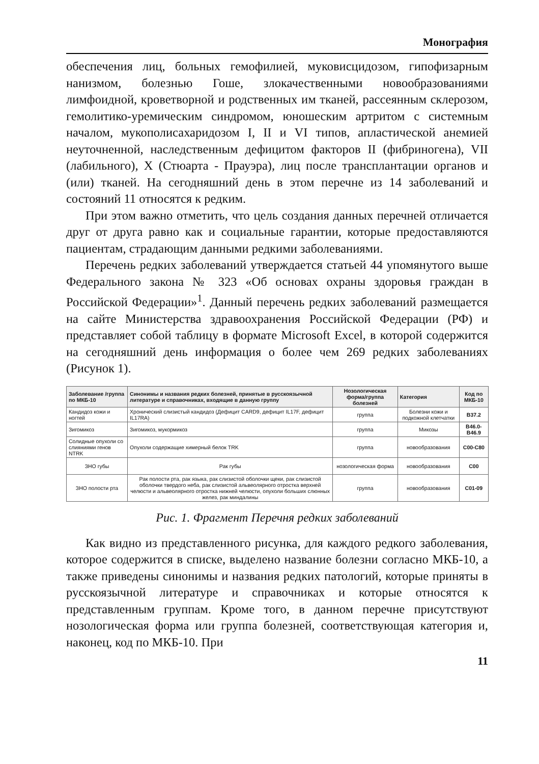Монография
обеспечения лиц, больных гемофилией, муковисцидозом, гипофизарным нанизмом, болезнью Гоше, злокачественными новообразованиями лимфоидной, кроветворной и родственных им тканей, рассеянным склерозом, гемолитико-уремическим синдромом, юношеским артритом с системным началом, мукополисахаридозом I, II и VI типов, апластической анемией неуточненной, наследственным дефицитом факторов II (фибриногена), VII (лабильного), X (Стюарта - Прауэра), лиц после трансплантации органов и (или) тканей. На сегодняшний день в этом перечне из 14 заболеваний и состояний 11 относятся к редким.
При этом важно отметить, что цель создания данных перечней отличается друг от друга равно как и социальные гарантии, которые предоставляются пациентам, страдающим данными редкими заболеваниями.
Перечень редких заболеваний утверждается статьей 44 упомянутого выше Федерального закона № 323 «Об основах охраны здоровья граждан в Российской Федерации»<sup>1</sup>. Данный перечень редких заболеваний размещается на сайте Министерства здравоохранения Российской Федерации (РФ) и представляет собой таблицу в формате Microsoft Excel, в которой содержится на сегодняшний день информация о более чем 269 редких заболеваниях (Рисунок 1).
| Заболевание /группа по МКБ-10 | Синонимы и названия редких болезней, принятые в русскоязычной литературе и справочниках, входящие в данную группу | Нозологическая форма/группа болезней | Категория | Код по МКБ-10 |
| --- | --- | --- | --- | --- |
| Кандидоз кожи и ногтей | Хронический слизистый кандидоз (Дефицит CARD9, дефицит IL17F, дефицит IL17RA) | группа | Болезни кожи и подкожной клетчатки | B37.2 |
| Зигомикоз | Зигомикоз, мукормикоз | группа | Микозы | B46.0-B46.9 |
| Солидные опухоли со слияниями генов NTRK | Опухоли содержащие химерный белок TRK | группа | новообразования | C00-C80 |
| ЗНО губы | Рак губы | нозологическая форма | новообразования | C00 |
| ЗНО полости рта | Рак полости рта, рак языка, рак слизистой оболочки щеки, рак слизистой оболочки твердого неба, рак слизистой альвеолярного отростка верхней челюсти и альвеолярного отростка нижней челюсти, опухоли больших слюнных желез, рак миндалины | группа | новообразования | C01-09 |
Рис. 1. Фрагмент Перечня редких заболеваний
Как видно из представленного рисунка, для каждого редкого заболевания, которое содержится в списке, выделено название болезни согласно МКБ-10, а также приведены синонимы и названия редких патологий, которые приняты в русскоязычной литературе и справочниках и которые относятся к представленным группам. Кроме того, в данном перечне присутствуют нозологическая форма или группа болезней, соответствующая категория и, наконец, код по МКБ-10. При
11